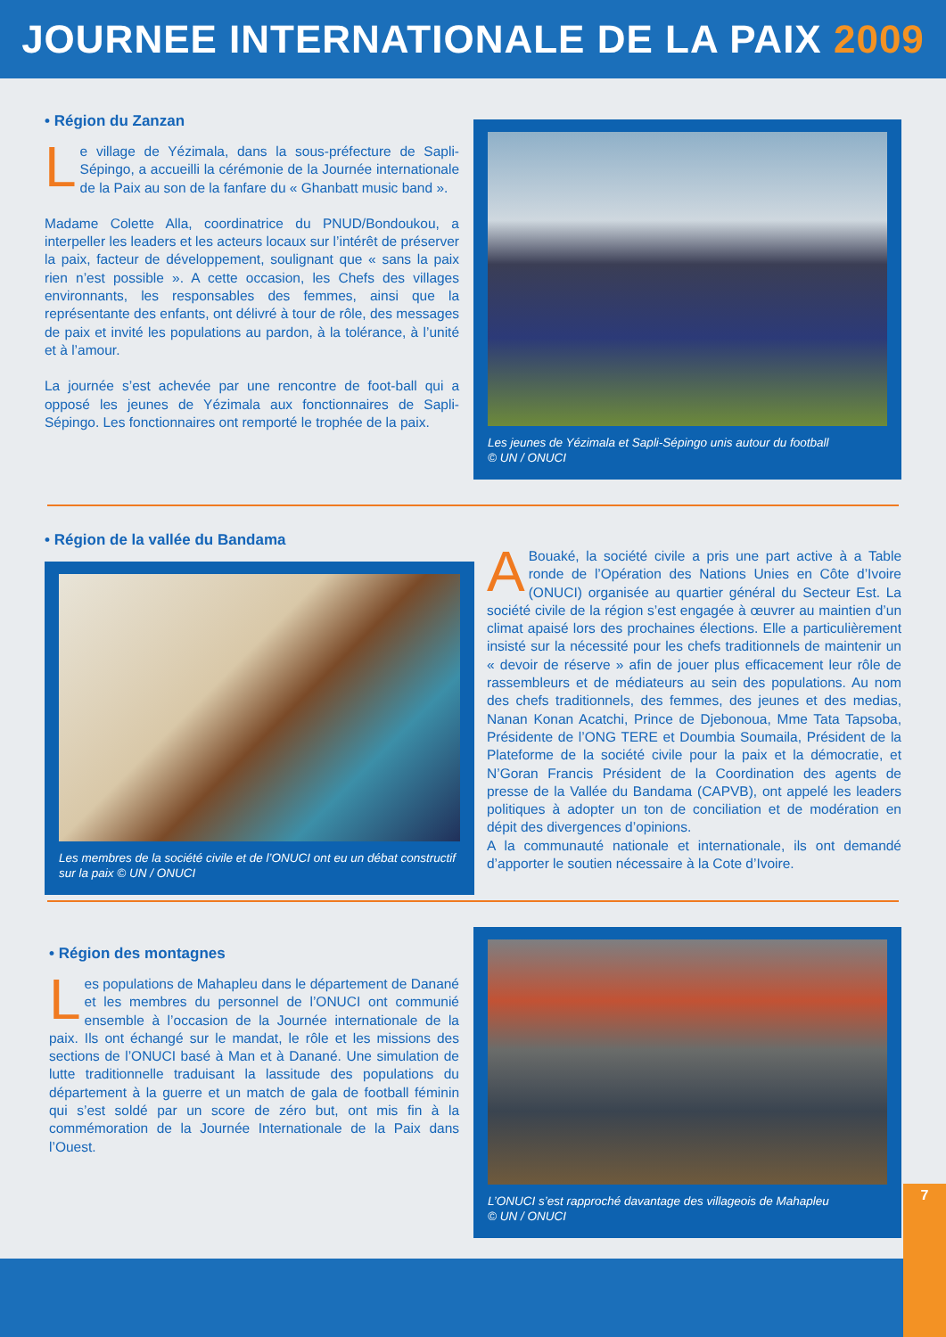JOURNEE INTERNATIONALE DE LA PAIX 2009
• Région du Zanzan
Le village de Yézimala, dans la sous-préfecture de Sapli-Sépingo, a accueilli la cérémonie de la Journée internationale de la Paix au son de la fanfare du « Ghanbatt music band ».
Madame Colette Alla, coordinatrice du PNUD/Bondoukou, a interpeller les leaders et les acteurs locaux sur l’intérêt de préserver la paix, facteur de développement, soulignant que « sans la paix rien n’est possible ». A cette occasion, les Chefs des villages environnants, les responsables des femmes, ainsi que la représentante des enfants, ont délivré à tour de rôle, des messages de paix et invité les populations au pardon, à la tolérance, à l’unité et à l’amour.
La journée s’est achevée par une rencontre de foot-ball qui a opposé les jeunes de Yézimala aux fonctionnaires de Sapli-Sépingo. Les fonctionnaires ont remporté le trophée de la paix.
Les jeunes de Yézimala et Sapli-Sépingo unis autour du football
© UN / ONUCI
• Région de la vallée du Bandama
Les membres de la société civile et de l’ONUCI ont eu un débat constructif sur la paix © UN / ONUCI
A Bouaké, la société civile a pris une part active à a Table ronde de l’Opération des Nations Unies en Côte d’Ivoire (ONUCI) organisée au quartier général du Secteur Est. La société civile de la région s’est engagée à œuvrer au maintien d’un climat apaisé lors des prochaines élections. Elle a particulièrement insisté sur la nécessité pour les chefs traditionnels de maintenir un « devoir de réserve » afin de jouer plus efficacement leur rôle de rassembleurs et de médiateurs au sein des populations. Au nom des chefs traditionnels, des femmes, des jeunes et des medias, Nanan Konan Acatchi, Prince de Djebonoua, Mme Tata Tapsoba, Présidente de l’ONG TERE et Doumbia Soumaila, Président de la Plateforme de la société civile pour la paix et la démocratie, et N’Goran Francis Président de la Coordination des agents de presse de la Vallée du Bandama (CAPVB), ont appelé les leaders politiques à adopter un ton de conciliation et de modération en dépit des divergences d’opinions.
A la communauté nationale et internationale, ils ont demandé d’apporter le soutien nécessaire à la Cote d’Ivoire.
• Région des montagnes
Les populations de Mahapleu dans le département de Danané et les membres du personnel de l’ONUCI ont communié ensemble à l’occasion de la Journée internationale de la paix. Ils ont échangé sur le mandat, le rôle et les missions des sections de l’ONUCI basé à Man et à Danané. Une simulation de lutte traditionnelle traduisant la lassitude des populations du département à la guerre et un match de gala de football féminin qui s’est soldé par un score de zéro but, ont mis fin à la commémoration de la Journée Internationale de la Paix dans l’Ouest.
L’ONUCI s’est rapproché davantage des villageois de Mahapleu
© UN / ONUCI
7